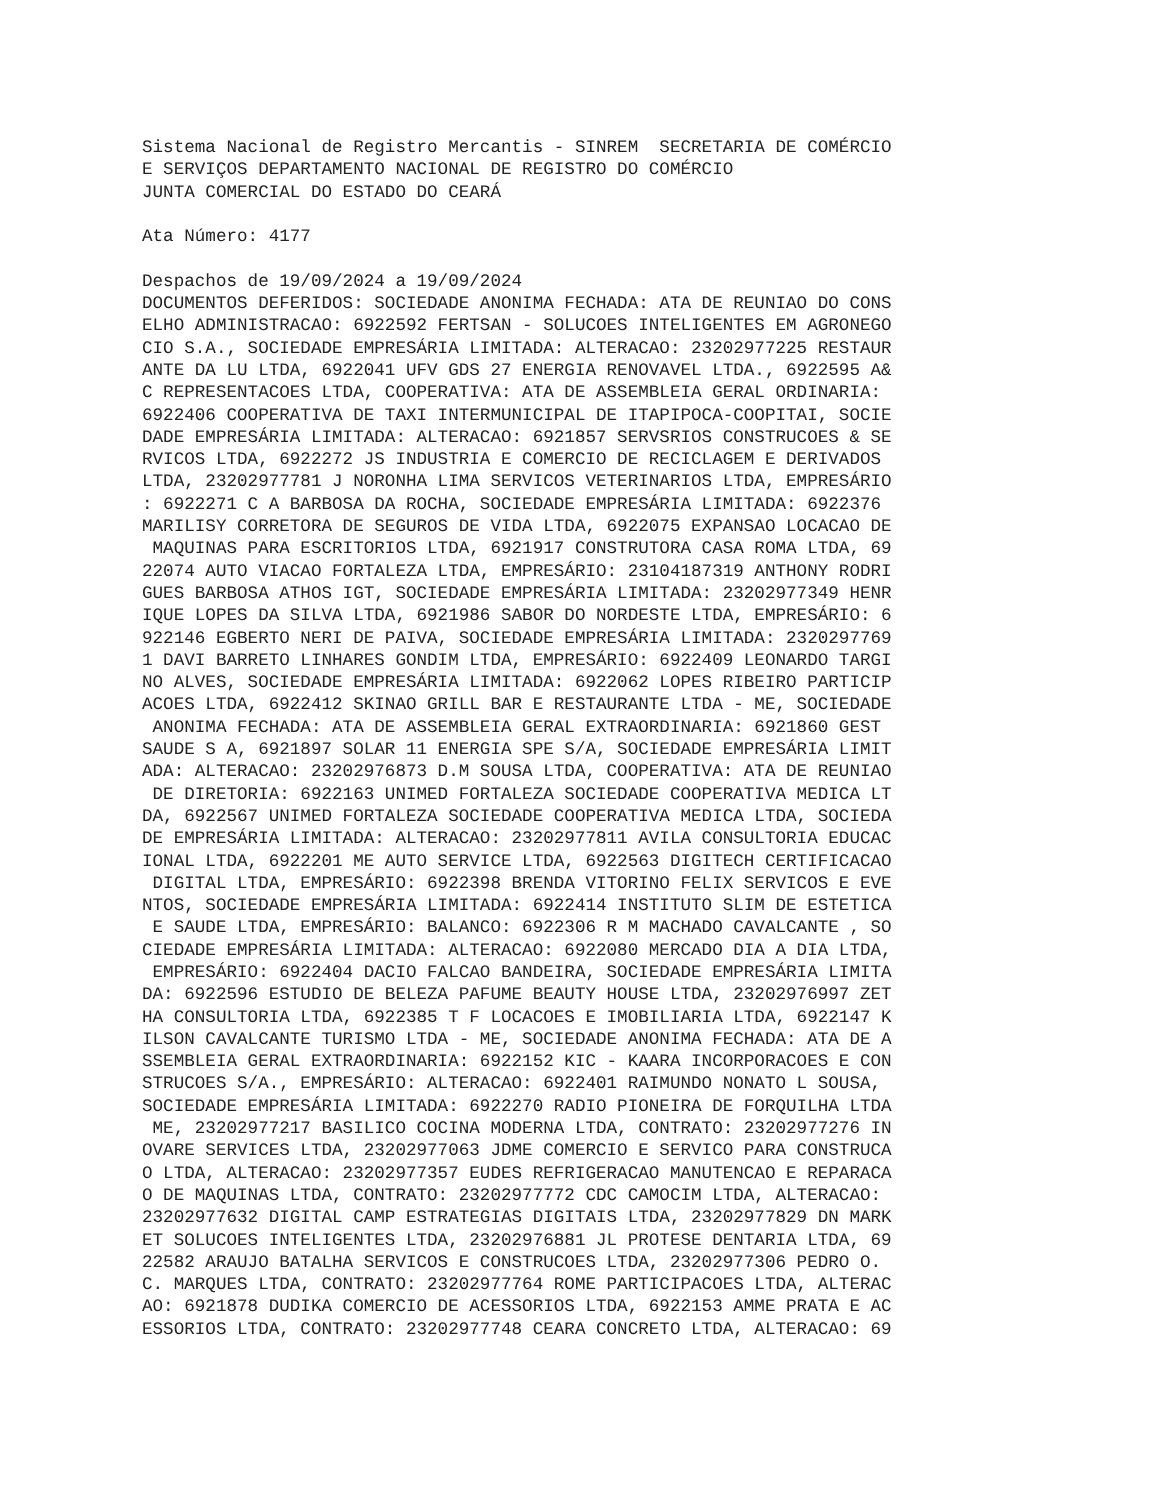Sistema Nacional de Registro Mercantis - SINREM  SECRETARIA DE COMÉRCIO
E SERVIÇOS DEPARTAMENTO NACIONAL DE REGISTRO DO COMÉRCIO
JUNTA COMERCIAL DO ESTADO DO CEARÁ

Ata Número: 4177

Despachos de 19/09/2024 a 19/09/2024
DOCUMENTOS DEFERIDOS: SOCIEDADE ANONIMA FECHADA: ATA DE REUNIAO DO CONS
ELHO ADMINISTRACAO: 6922592 FERTSAN - SOLUCOES INTELIGENTES EM AGRONEGO
CIO S.A., SOCIEDADE EMPRESÁRIA LIMITADA: ALTERACAO: 23202977225 RESTAUR
ANTE DA LU LTDA, 6922041 UFV GDS 27 ENERGIA RENOVAVEL LTDA., 6922595 A&
C REPRESENTACOES LTDA, COOPERATIVA: ATA DE ASSEMBLEIA GERAL ORDINARIA:
6922406 COOPERATIVA DE TAXI INTERMUNICIPAL DE ITAPIPOCA-COOPITAI, SOCIE
DADE EMPRESÁRIA LIMITADA: ALTERACAO: 6921857 SERVSRIOS CONSTRUCOES & SE
RVICOS LTDA, 6922272 JS INDUSTRIA E COMERCIO DE RECICLAGEM E DERIVADOS
LTDA, 23202977781 J NORONHA LIMA SERVICOS VETERINARIOS LTDA, EMPRESÁRIO
: 6922271 C A BARBOSA DA ROCHA, SOCIEDADE EMPRESÁRIA LIMITADA: 6922376
MARILISY CORRETORA DE SEGUROS DE VIDA LTDA, 6922075 EXPANSAO LOCACAO DE
 MAQUINAS PARA ESCRITORIOS LTDA, 6921917 CONSTRUTORA CASA ROMA LTDA, 69
22074 AUTO VIACAO FORTALEZA LTDA, EMPRESÁRIO: 23104187319 ANTHONY RODRI
GUES BARBOSA ATHOS IGT, SOCIEDADE EMPRESÁRIA LIMITADA: 23202977349 HENR
IQUE LOPES DA SILVA LTDA, 6921986 SABOR DO NORDESTE LTDA, EMPRESÁRIO: 6
922146 EGBERTO NERI DE PAIVA, SOCIEDADE EMPRESÁRIA LIMITADA: 2320297769
1 DAVI BARRETO LINHARES GONDIM LTDA, EMPRESÁRIO: 6922409 LEONARDO TARGI
NO ALVES, SOCIEDADE EMPRESÁRIA LIMITADA: 6922062 LOPES RIBEIRO PARTICIP
ACOES LTDA, 6922412 SKINAO GRILL BAR E RESTAURANTE LTDA - ME, SOCIEDADE
 ANONIMA FECHADA: ATA DE ASSEMBLEIA GERAL EXTRAORDINARIA: 6921860 GEST
SAUDE S A, 6921897 SOLAR 11 ENERGIA SPE S/A, SOCIEDADE EMPRESÁRIA LIMIT
ADA: ALTERACAO: 23202976873 D.M SOUSA LTDA, COOPERATIVA: ATA DE REUNIAO
 DE DIRETORIA: 6922163 UNIMED FORTALEZA SOCIEDADE COOPERATIVA MEDICA LT
DA, 6922567 UNIMED FORTALEZA SOCIEDADE COOPERATIVA MEDICA LTDA, SOCIEDA
DE EMPRESÁRIA LIMITADA: ALTERACAO: 23202977811 AVILA CONSULTORIA EDUCAC
IONAL LTDA, 6922201 ME AUTO SERVICE LTDA, 6922563 DIGITECH CERTIFICACAO
 DIGITAL LTDA, EMPRESÁRIO: 6922398 BRENDA VITORINO FELIX SERVICOS E EVE
NTOS, SOCIEDADE EMPRESÁRIA LIMITADA: 6922414 INSTITUTO SLIM DE ESTETICA
 E SAUDE LTDA, EMPRESÁRIO: BALANCO: 6922306 R M MACHADO CAVALCANTE , SO
CIEDADE EMPRESÁRIA LIMITADA: ALTERACAO: 6922080 MERCADO DIA A DIA LTDA,
 EMPRESÁRIO: 6922404 DACIO FALCAO BANDEIRA, SOCIEDADE EMPRESÁRIA LIMITA
DA: 6922596 ESTUDIO DE BELEZA PAFUME BEAUTY HOUSE LTDA, 23202976997 ZET
HA CONSULTORIA LTDA, 6922385 T F LOCACOES E IMOBILIARIA LTDA, 6922147 K
ILSON CAVALCANTE TURISMO LTDA - ME, SOCIEDADE ANONIMA FECHADA: ATA DE A
SSEMBLEIA GERAL EXTRAORDINARIA: 6922152 KIC - KAARA INCORPORACOES E CON
STRUCOES S/A., EMPRESÁRIO: ALTERACAO: 6922401 RAIMUNDO NONATO L SOUSA,
SOCIEDADE EMPRESÁRIA LIMITADA: 6922270 RADIO PIONEIRA DE FORQUILHA LTDA
 ME, 23202977217 BASILICO COCINA MODERNA LTDA, CONTRATO: 23202977276 IN
OVARE SERVICES LTDA, 23202977063 JDME COMERCIO E SERVICO PARA CONSTRUCA
O LTDA, ALTERACAO: 23202977357 EUDES REFRIGERACAO MANUTENCAO E REPARACA
O DE MAQUINAS LTDA, CONTRATO: 23202977772 CDC CAMOCIM LTDA, ALTERACAO:
23202977632 DIGITAL CAMP ESTRATEGIAS DIGITAIS LTDA, 23202977829 DN MARK
ET SOLUCOES INTELIGENTES LTDA, 23202976881 JL PROTESE DENTARIA LTDA, 69
22582 ARAUJO BATALHA SERVICOS E CONSTRUCOES LTDA, 23202977306 PEDRO O.
C. MARQUES LTDA, CONTRATO: 23202977764 ROME PARTICIPACOES LTDA, ALTERAC
AO: 6921878 DUDIKA COMERCIO DE ACESSORIOS LTDA, 6922153 AMME PRATA E AC
ESSORIOS LTDA, CONTRATO: 23202977748 CEARA CONCRETO LTDA, ALTERACAO: 69